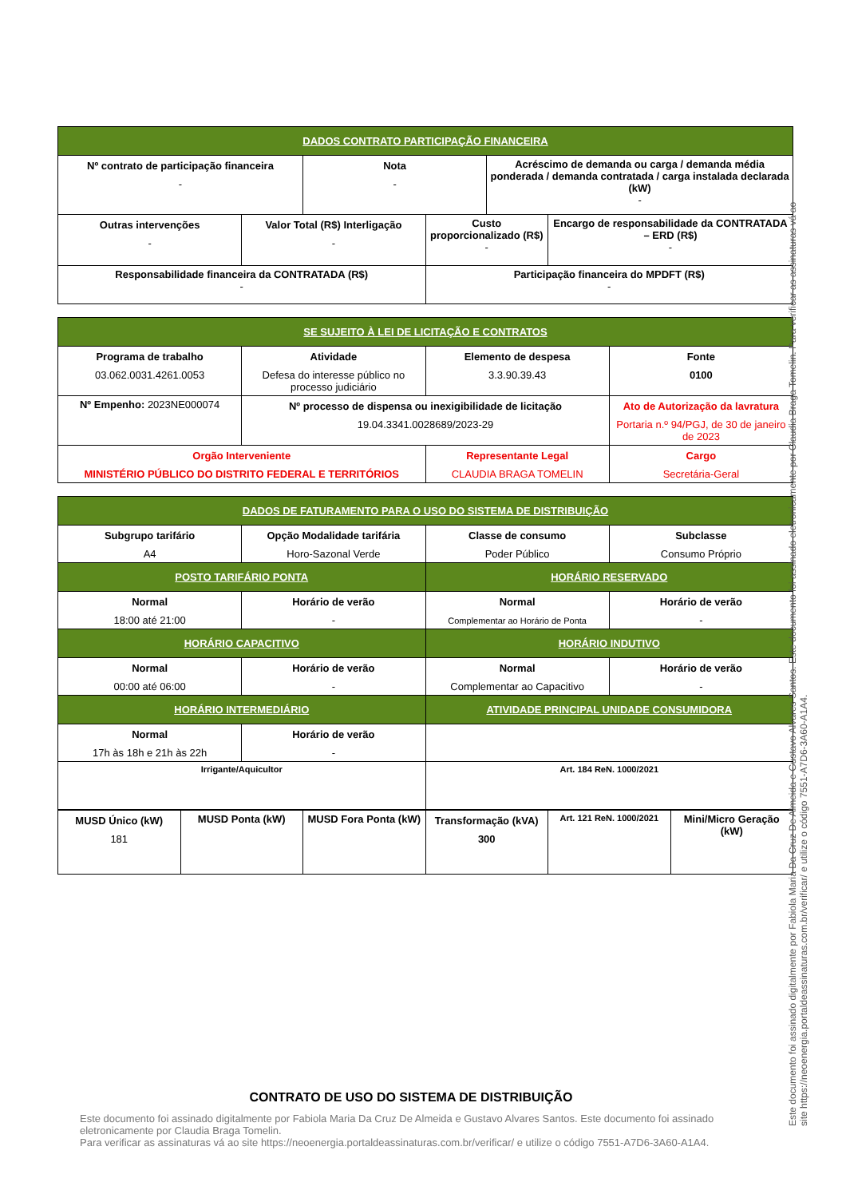| DADOS CONTRATO PARTICIPAÇÃO FINANCEIRA | | | | | |
| Nº contrato de participação financeira - | | Nota - | | Acréscimo de demanda ou carga / demanda média ponderada / demanda contratada / carga instalada declarada (kW) - | |
| Outras intervenções - | Valor Total (R$) Interligação - | | Custo proporcionalizado (R$) - | | Encargo de responsabilidade da CONTRATADA – ERD (R$) - |
| Responsabilidade financeira da CONTRATADA (R$) - | | | Participação financeira do MPDFT (R$) - | | |
| SE SUJEITO À LEI DE LICITAÇÃO E CONTRATOS | | | |
| Programa de trabalho 03.062.0031.4261.0053 | Atividade Defesa do interesse público no processo judiciário | Elemento de despesa 3.3.90.39.43 | Fonte 0100 |
| Nº Empenho: 2023NE000074 | Nº processo de dispensa ou inexigibilidade de licitação 19.04.3341.0028689/2023-29 | | Ato de Autorização da lavratura Portaria n.º 94/PGJ, de 30 de janeiro de 2023 |
| Orgão Interveniente MINISTÉRIO PÚBLICO DO DISTRITO FEDERAL E TERRITÓRIOS | | Representante Legal CLAUDIA BRAGA TOMELIN | Cargo Secretária-Geral |
| DADOS DE FATURAMENTO PARA O USO DO SISTEMA DE DISTRIBUIÇÃO | | | |
| Subgrupo tarifário A4 | Opção Modalidade tarifária Horo-Sazonal Verde | Classe de consumo Poder Público | Subclasse Consumo Próprio |
| POSTO TARIFÁRIO PONTA | | HORÁRIO RESERVADO | |
| Normal 18:00 até 21:00 | Horário de verão - | Normal Complementar ao Horário de Ponta | Horário de verão - |
| HORÁRIO CAPACITIVO | | HORÁRIO INDUTIVO | |
| Normal 00:00 até 06:00 | Horário de verão - | Normal Complementar ao Capacitivo | Horário de verão - |
| HORÁRIO INTERMEDIÁRIO | | ATIVIDADE PRINCIPAL UNIDADE CONSUMIDORA | |
| Normal 17h às 18h e 21h às 22h | Horário de verão - | | |
| Irrigante/Aquicultor | | Art. 184 ReN. 1000/2021 | |
| MUSD Único (kW) 181 | MUSD Ponta (kW) | MUSD Fora Ponta (kW) | Transformação (kVA) 300 | Art. 121 ReN. 1000/2021 | Mini/Micro Geração (kW) |
Este documento foi assinado digitalmente por Fabiola Maria Da Cruz De Almeida e Gustavo Alvares Santos. Este documento foi assinado eletronicamente por Claudia Braga Tomelin. Para verificar as assinaturas vá ao site https://neoenergia.portaldeassinaturas.com.br/verificar/ e utilize o código 7551-A7D6-3A60-A1A4.
CONTRATO DE USO DO SISTEMA DE DISTRIBUIÇÃO
Este documento foi assinado digitalmente por Fabiola Maria Da Cruz De Almeida e Gustavo Alvares Santos. Este documento foi assinado eletronicamente por Claudia Braga Tomelin.
Para verificar as assinaturas vá ao site https://neoenergia.portaldeassinaturas.com.br/verificar/ e utilize o código 7551-A7D6-3A60-A1A4.